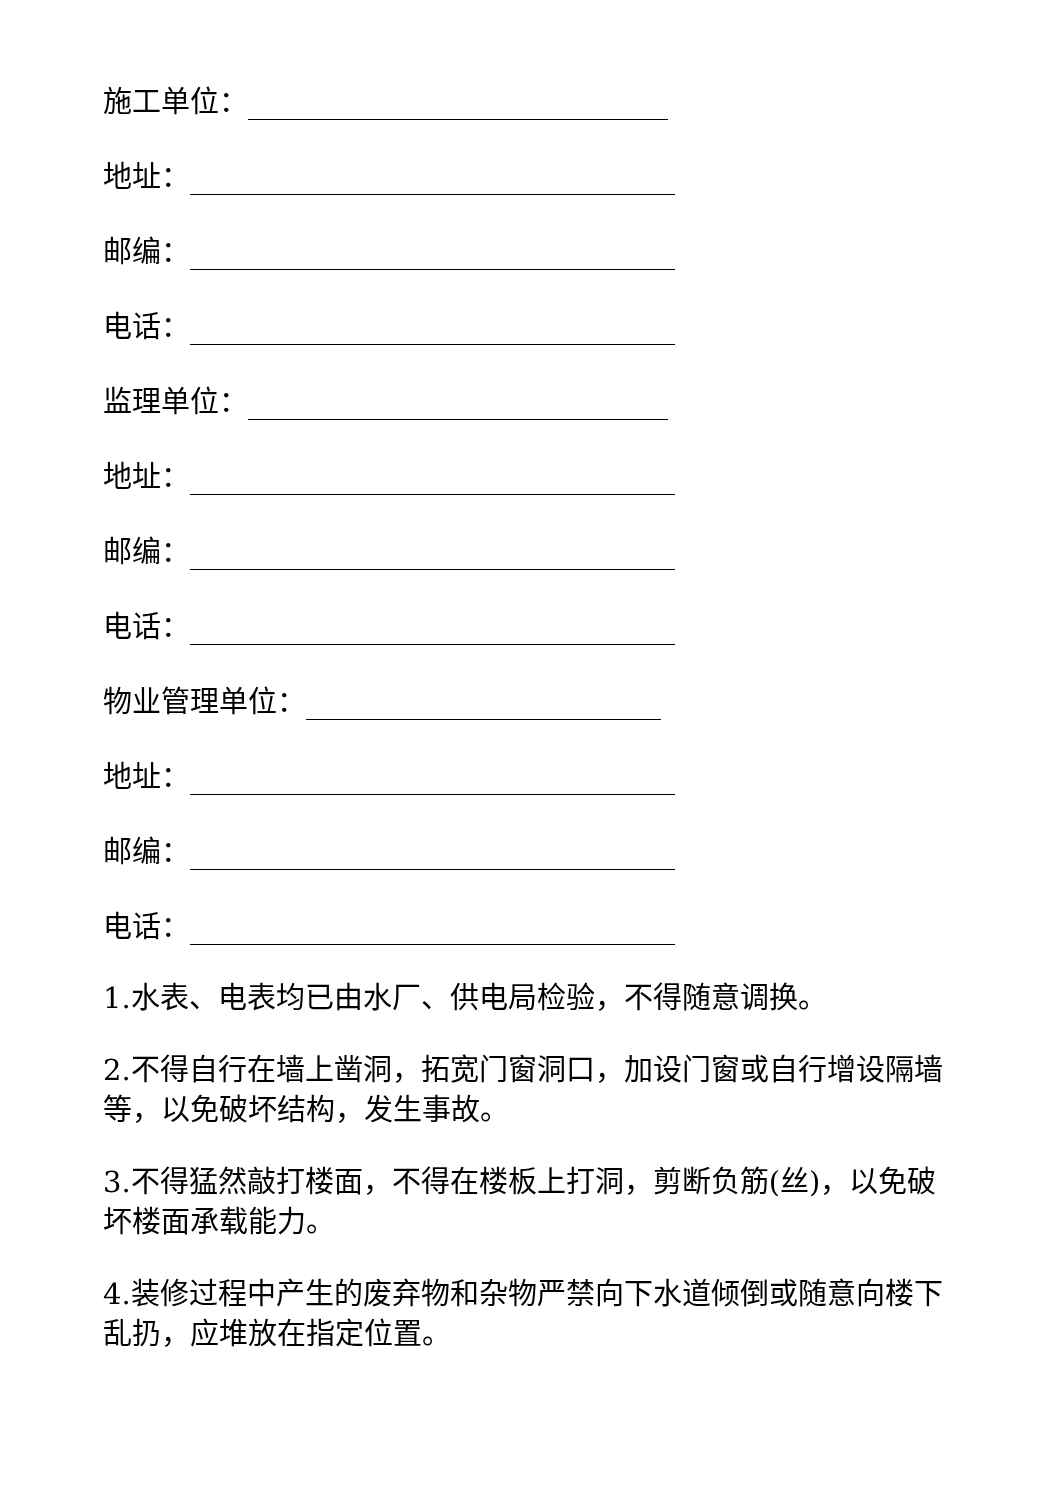施工单位：
地址：
邮编：
电话：
监理单位：
地址：
邮编：
电话：
物业管理单位：
地址：
邮编：
电话：
1.水表、电表均已由水厂、供电局检验，不得随意调换。
2.不得自行在墙上凿洞，拓宽门窗洞口，加设门窗或自行增设隔墙等，以免破坏结构，发生事故。
3.不得猛然敲打楼面，不得在楼板上打洞，剪断负筋(丝)，以免破坏楼面承载能力。
4.装修过程中产生的废弃物和杂物严禁向下水道倾倒或随意向楼下乱扔，应堆放在指定位置。